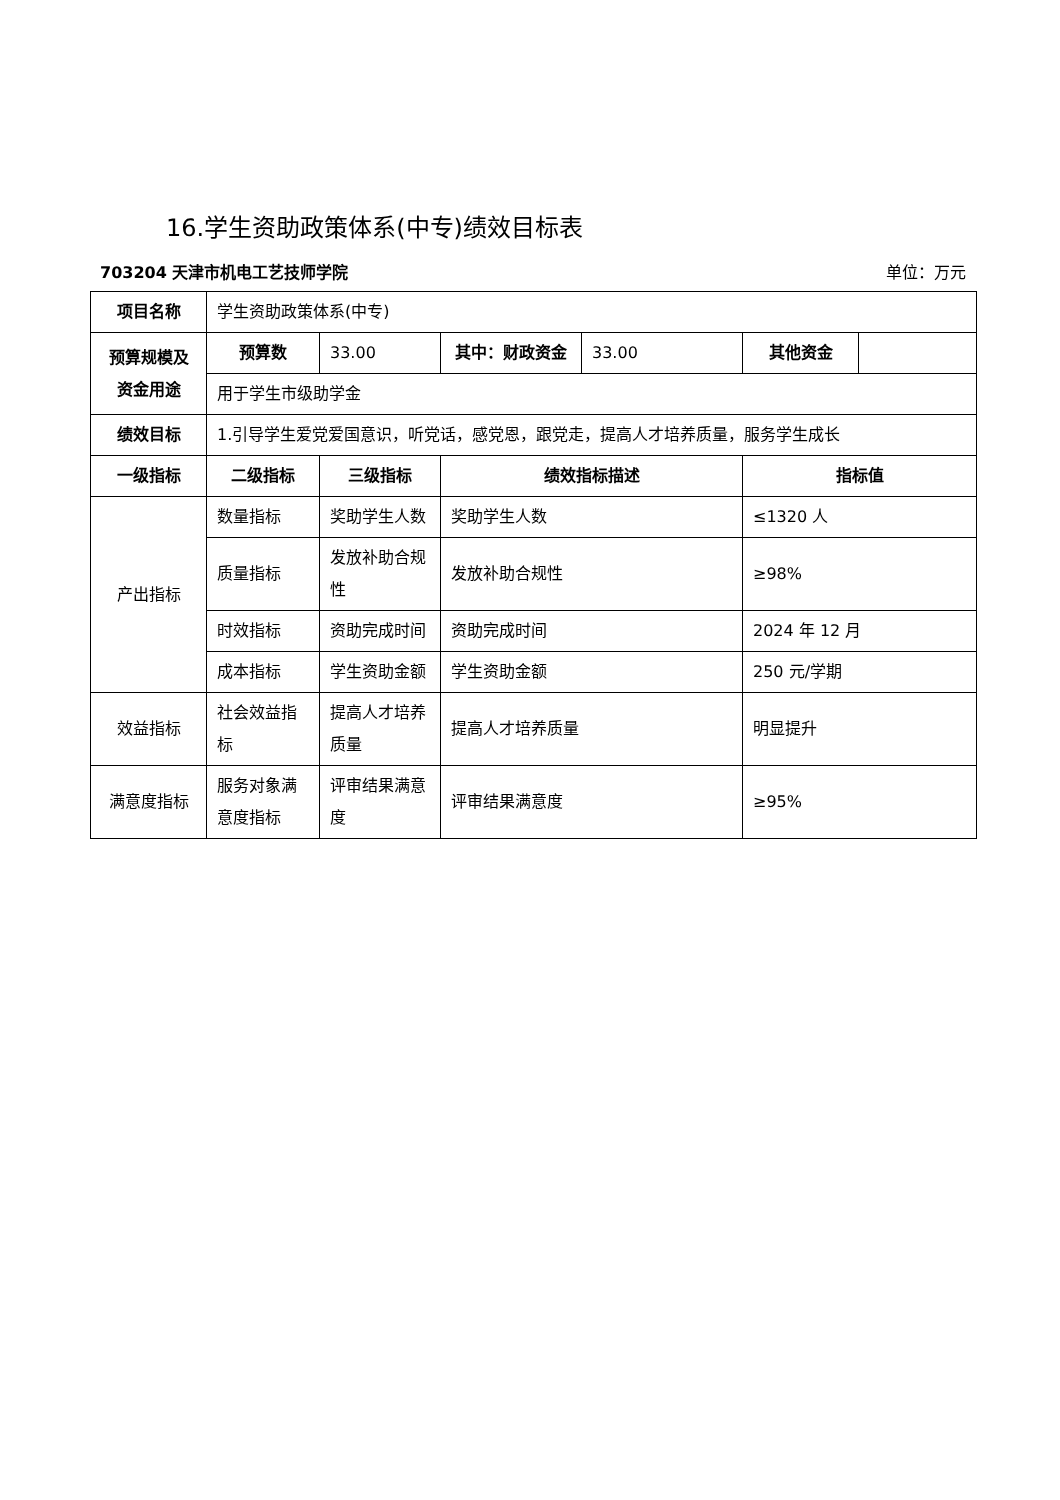16.学生资助政策体系(中专)绩效目标表
703204 天津市机电工艺技师学院 单位：万元
| 项目名称 | 学生资助政策体系(中专) | | | | | |
| 预算规模及资金用途 | 预算数 | 33.00 | 其中：财政资金 | 33.00 | 其他资金 | |
| | 用于学生市级助学金 | | | | | |
| 绩效目标 | 1.引导学生爱党爱国意识，听党话，感党恩，跟党走，提高人才培养质量，服务学生成长 | | | | | |
| 一级指标 | 二级指标 | 三级指标 | 绩效指标描述 | | 指标值 | |
| 产出指标 | 数量指标 | 奖助学生人数 | 奖助学生人数 | | ≤1320 人 | |
| | 质量指标 | 发放补助合规性 | 发放补助合规性 | | ≥98% | |
| | 时效指标 | 资助完成时间 | 资助完成时间 | | 2024 年 12 月 | |
| | 成本指标 | 学生资助金额 | 学生资助金额 | | 250 元/学期 | |
| 效益指标 | 社会效益指标 | 提高人才培养质量 | 提高人才培养质量 | | 明显提升 | |
| 满意度指标 | 服务对象满意度指标 | 评审结果满意度 | 评审结果满意度 | | ≥95% | |